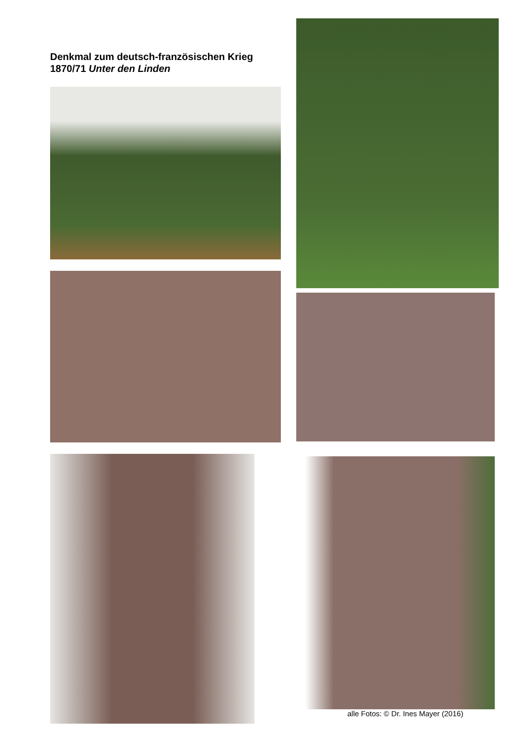Denkmal zum deutsch-französischen Krieg 1870/71 Unter den Linden
alle Fotos: © Dr. Ines Mayer (2016)